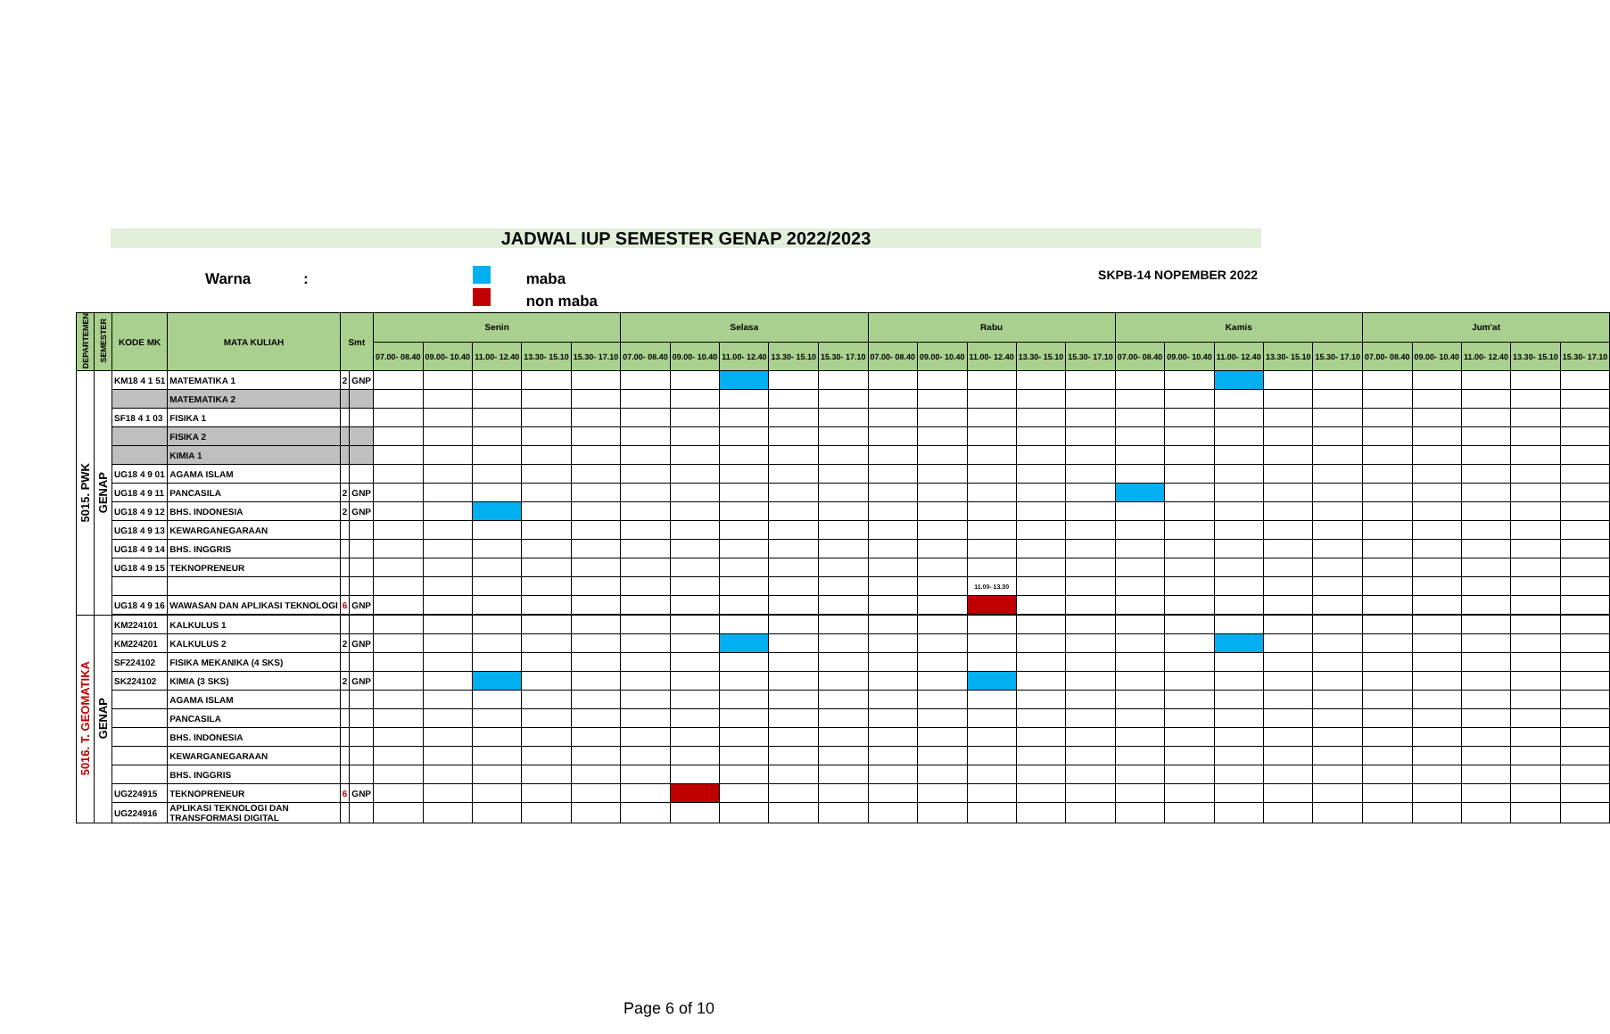JADWAL IUP SEMESTER GENAP 2022/2023
Warna: maba
non maba
SKPB-14 NOPEMBER 2022
| DEPARTEMEN | SEMESTER | KODE MK | MATA KULIAH | Smt | | Senin | | | | | Selasa | | | | | Rabu | | | | | Kamis | | | | | Jum'at | | | | |
| --- | --- | --- | --- | --- | --- | --- | --- | --- | --- | --- | --- | --- | --- | --- | --- | --- | --- | --- | --- | --- | --- | --- | --- | --- | --- | --- | --- | --- | --- | --- |
| | | | | | | 07.00- 08.40 | 09.00- 10.40 | 11.00- 12.40 | 13.30- 15.10 | 15.30- 17.10 | 07.00- 08.40 | 09.00- 10.40 | 11.00- 12.40 | 13.30- 15.10 | 15.30- 17.10 | 07.00- 08.40 | 09.00- 10.40 | 11.00- 12.40 | 13.30- 15.10 | 15.30- 17.10 | 07.00- 08.40 | 09.00- 10.40 | 11.00- 12.40 | 13.30- 15.10 | 15.30- 17.10 | 07.00- 08.40 | 09.00- 10.40 | 11.00- 12.40 | 13.30- 15.10 | 15.30- 17.10 |
| 5015. PWK | GENAP | KM18 4 1 51 | MATEMATIKA 1 | 2 | GNP | | | | | | | | | | | | | | | | | | | | | | | | | |
| | | | MATEMATIKA 2 | | | | | | | | | | | | | | | | | | | | | | | | | | | |
| | | SF18 4 1 03 | FISIKA 1 | | | | | | | | | | | | | | | | | | | | | | | | | | | |
| | | | FISIKA 2 | | | | | | | | | | | | | | | | | | | | | | | | | | | |
| | | | KIMIA 1 | | | | | | | | | | | | | | | | | | | | | | | | | | | |
| | | UG18 4 9 01 | AGAMA ISLAM | | | | | | | | | | | | | | | | | | | | | | | | | | | |
| | | UG18 4 9 11 | PANCASILA | 2 | GNP | | | | | | | | | | | | | | | | | | | | | | | | | |
| | | UG18 4 9 12 | BHS. INDONESIA | 2 | GNP | | | | | | | | | | | | | | | | | | | | | | | | | |
| | | UG18 4 9 13 | KEWARGANEGARAAN | | | | | | | | | | | | | | | | | | | | | | | | | | | |
| | | UG18 4 9 14 | BHS. INGGRIS | | | | | | | | | | | | | | | | | | | | | | | | | | | |
| | | UG18 4 9 15 | TEKNOPRENEUR | | | | | | | | | | | | | | | | | | | | | | | | | | | |
| | | | | | | | | | | | | | | | | | | 11.00- 13.30 | | | | | | | | | | | | |
| | | UG18 4 9 16 | WAWASAN DAN APLIKASI TEKNOLOGI | 6 | GNP | | | | | | | | | | | | | | | | | | | | | | | | | |
| 5016. T. GEOMATIKA | GENAP | KM224101 | KALKULUS 1 | | | | | | | | | | | | | | | | | | | | | | | | | | | |
| | | KM224201 | KALKULUS 2 | 2 | GNP | | | | | | | | | | | | | | | | | | | | | | | | | |
| | | SF224102 | FISIKA MEKANIKA (4 SKS) | | | | | | | | | | | | | | | | | | | | | | | | | | | |
| | | SK224102 | KIMIA (3 SKS) | 2 | GNP | | | | | | | | | | | | | | | | | | | | | | | | | |
| | | | AGAMA ISLAM | | | | | | | | | | | | | | | | | | | | | | | | | | | |
| | | | PANCASILA | | | | | | | | | | | | | | | | | | | | | | | | | | | |
| | | | BHS. INDONESIA | | | | | | | | | | | | | | | | | | | | | | | | | | | |
| | | | KEWARGANEGARAAN | | | | | | | | | | | | | | | | | | | | | | | | | | | |
| | | | BHS. INGGRIS | | | | | | | | | | | | | | | | | | | | | | | | | | | |
| | | UG224915 | TEKNOPRENEUR | 6 | GNP | | | | | | | | | | | | | | | | | | | | | | | | | |
| | | UG224916 | APLIKASI TEKNOLOGI DAN TRANSFORMASI DIGITAL | | | | | | | | | | | | | | | | | | | | | | | | | | | |
Page 6 of 10